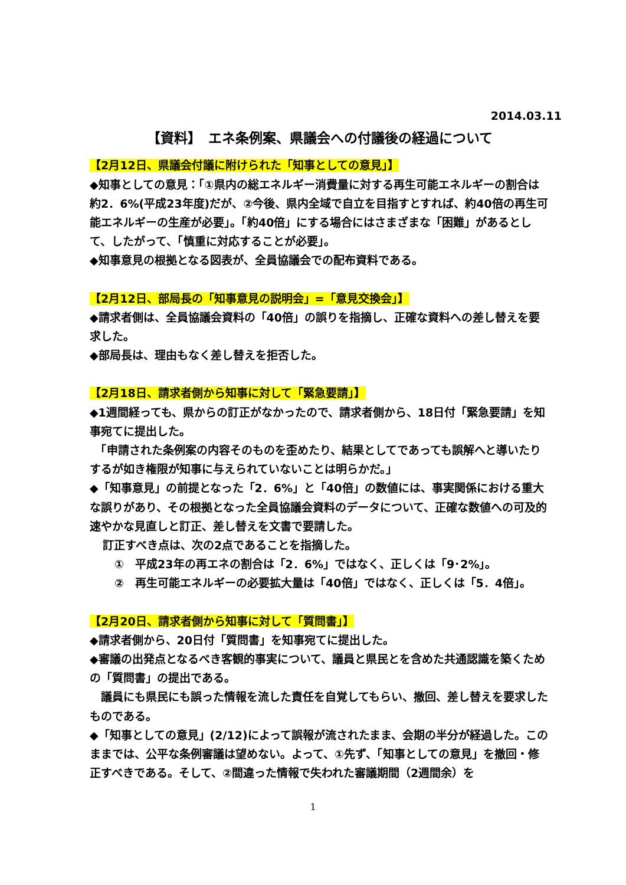2014.03.11
【資料】　エネ条例案、県議会への付議後の経過について
【2月12日、県議会付議に附けられた「知事としての意見」】
◆知事としての意見：「①県内の総エネルギー消費量に対する再生可能エネルギーの割合は約2．6%(平成23年度)だが、②今後、県内全域で自立を目指すとすれば、約40倍の再生可能エネルギーの生産が必要」。「約40倍」にする場合にはさまざまな「困難」があるとして、したがって、「慎重に対応することが必要」。
◆知事意見の根拠となる図表が、全員協議会での配布資料である。
【2月12日、部局長の「知事意見の説明会」=「意見交換会」】
◆請求者側は、全員協議会資料の「40倍」の誤りを指摘し、正確な資料への差し替えを要求した。
◆部局長は、理由もなく差し替えを拒否した。
【2月18日、請求者側から知事に対して「緊急要請」】
◆1週間経っても、県からの訂正がなかったので、請求者側から、18日付「緊急要請」を知事宛てに提出した。
　「申請された条例案の内容そのものを歪めたり、結果としてであっても誤解へと導いたりするが如き権限が知事に与えられていないことは明らかだ。」
◆「知事意見」の前提となった「2．6%」と「40倍」の数値には、事実関係における重大な誤りがあり、その根拠となった全員協議会資料のデータについて、正確な数値への可及的速やかな見直しと訂正、差し替えを文書で要請した。
訂正すべき点は、次の2点であることを指摘した。
①　平成23年の再エネの割合は「2．6%」ではなく、正しくは「9･2%」。
②　再生可能エネルギーの必要拡大量は「40倍」ではなく、正しくは「5．4倍」。
【2月20日、請求者側から知事に対して「質問書」】
◆請求者側から、20日付「質問書」を知事宛てに提出した。
◆審議の出発点となるべき客観的事実について、議員と県民とを含めた共通認識を築くための「質問書」の提出である。
　議員にも県民にも誤った情報を流した責任を自覚してもらい、撤回、差し替えを要求したものである。
◆「知事としての意見」(2/12)によって誤報が流されたまま、会期の半分が経過した。このままでは、公平な条例審議は望めない。よって、①先ず、「知事としての意見」を撤回・修正すべきである。そして、②間違った情報で失われた審議期間（2週間余）を
1